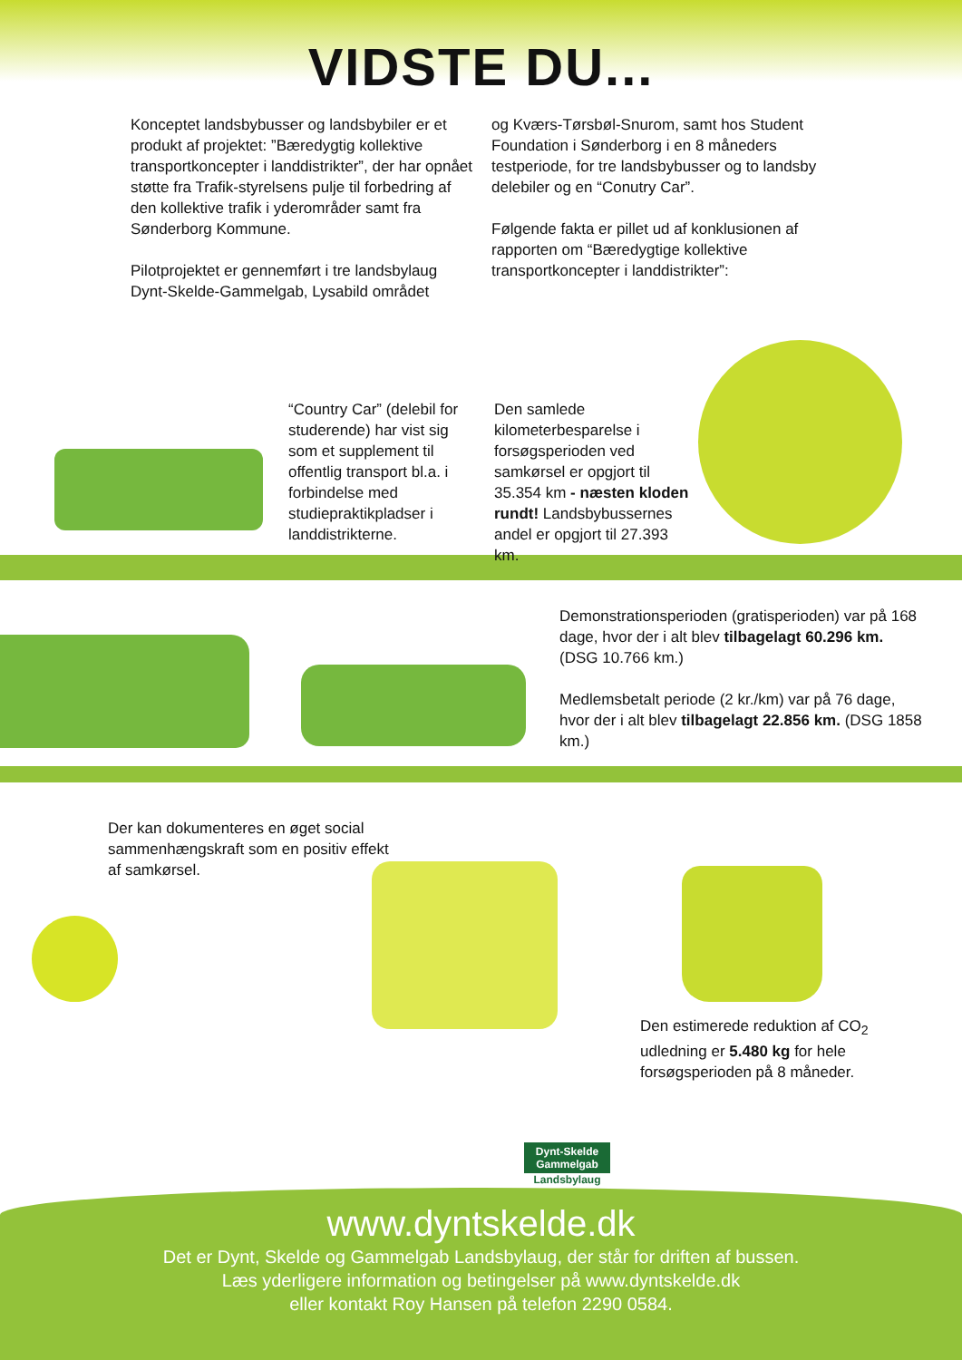VIDSTE DU...
Konceptet landsbybusser og landsbybiler er et produkt af projektet: ”Bæredygtig kollektive transportkoncepter i landdistrikter”, der har opnået støtte fra Trafik-styrelsens pulje til forbedring af den kollektive trafik i yderområder samt fra Sønderborg Kommune.
Pilotprojektet er gennemført i tre landsbylaug Dynt-Skelde-Gammelgab, Lysabild området
og Kværs-Tørsbøl-Snurom, samt hos Student Foundation i Sønderborg i en 8 måneders testperiode, for tre landsbybusser og to landsby delebiler og en “Conutry Car”.
Følgende fakta er pillet ud af konklusionen af rapporten om “Bæredygtige kollektive transportkoncepter i landdistrikter”:
“Country Car” (delebil for studerende) har vist sig som et supplement til offentlig transport bl.a. i forbindelse med studiepraktikpladser i landdistrikterne.
Den samlede kilometerbesparelse i forsøgsperioden ved samkørsel er opgjort til 35.354 km - næsten kloden rundt! Landsbybussernes andel er opgjort til 27.393 km.
Demonstrationsperioden (gratisperioden) var på 168 dage, hvor der i alt blev tilbagelagt 60.296 km. (DSG 10.766 km.)
Medlemsbetalt periode (2 kr./km) var på 76 dage, hvor der i alt blev tilbagelagt 22.856 km. (DSG 1858 km.)
Der kan dokumenteres en øget social sammenhængskraft som en positiv effekt af samkørsel.
Den estimerede reduktion af CO<sub>2</sub> udledning er 5.480 kg for hele forsøgsperioden på 8 måneder.
Dynt-Skelde Gammelgab
Landsbylaug
www.dyntskelde.dk
Det er Dynt, Skelde og Gammelgab Landsbylaug, der står for driften af bussen.
Læs yderligere information og betingelser på www.dyntskelde.dk
eller kontakt Roy Hansen på telefon 2290 0584.